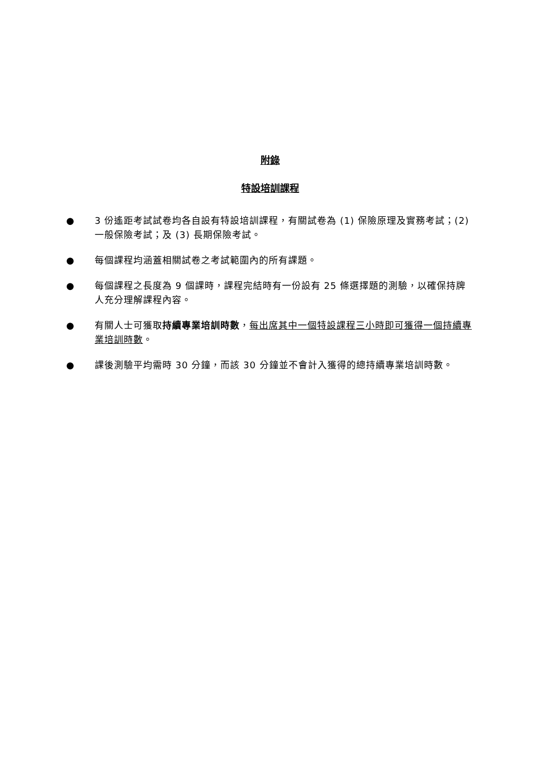附錄
特設培訓課程
● 3 份遙距考試試卷均各自設有特設培訓課程，有關試卷為 (1) 保險原理及實務考試；(2) 一般保險考試；及 (3) 長期保險考試。
● 每個課程均涵蓋相關試卷之考試範圍內的所有課題。
● 每個課程之長度為 9 個課時，課程完結時有一份設有 25 條選擇題的測驗，以確保持牌人充分理解課程內容。
● 有關人士可獲取持續專業培訓時數，每出席其中一個特設課程三小時即可獲得一個持續專業培訓時數。
● 課後測驗平均需時 30 分鐘，而該 30 分鐘並不會計入獲得的總持續專業培訓時數。